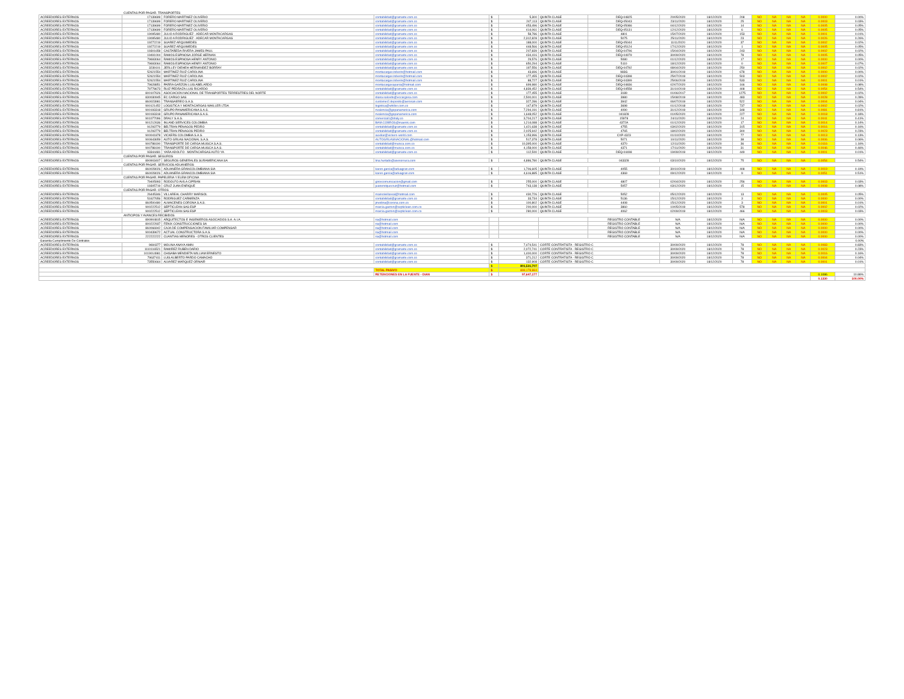| | CUENTAS POR PAGAR. TRANSPORTES | | | | | | | | | | | | | | | |
| ACREEDORES EXTERNOS | 17139699 | FORERO MARTINEZ OLIVERIO | contabilidad@gramarte.com.co | $ | 5,300 | QUINTA CLASE | DEQ-04825 | 20/05/2020 | 18/12/2020 | 208 | NO | NA | NA | NA | 0.0000 | 0.00% |
| ACREEDORES EXTERNOS | 17139699 | FORERO MARTINEZ OLIVERIO | contabilidad@gramarte.com.co | $ | 247,113 | QUINTA CLASE | DEQ-05043 | 23/11/2020 | 18/12/2020 | 25 | NO | NA | NA | NA | 0.0003 | 0.03% |
| ACREEDORES EXTERNOS | 17139699 | FORERO MARTINEZ OLIVERIO | contabilidad@gramarte.com.co | $ | 453,496 | QUINTA CLASE | DEQ-05086 | 04/12/2020 | 18/12/2020 | 14 | NO | NA | NA | NA | 0.0005 | 0.05% |
| ACREEDORES EXTERNOS | 17139699 | FORERO MARTINEZ OLIVERIO | contabilidad@gramarte.com.co | $ | 414,061 | QUINTA CLASE | DEQ-05131 | 12/12/2020 | 18/12/2020 | 6 | NO | NA | NA | NA | 0.0005 | 0.05% |
| ACREEDORES EXTERNOS | 19095480 | JULIO A RODRIGUEZ - ADECAR MONTACARGAS | contabilidad@gramarte.com.co | $ | 58,786 | QUINTA CLASE | 4801 | 15/07/2020 | 18/12/2020 | 153 | NO | NA | NA | NA | 0.0001 | 0.01% |
| ACREEDORES EXTERNOS | 19095480 | JULIO A RODRIGUEZ - ADECAR MONTACARGAS | contabilidad@gramarte.com.co | $ | 2,312,828 | QUINTA CLASE | 5075 | 25/11/2020 | 18/12/2020 | 23 | NO | NA | NA | NA | 0.0026 | 0.26% |
| ACREEDORES EXTERNOS | 19272219 | SUAREZ ARQUIMEDES | contabilidad@gramarte.com.co | $ | 188,000 | QUINTA CLASE | DEQ-05044 | 11/11/2020 | 18/12/2020 | 37 | NO | NA | NA | NA | 0.0002 | 0.02% |
| ACREEDORES EXTERNOS | 19272219 | SUAREZ ARQUIMEDES | contabilidad@gramarte.com.co | $ | 448,566 | QUINTA CLASE | DEQ-05124 | 17/12/2020 | 18/12/2020 | 1 | NO | NA | NA | NA | 0.0005 | 0.05% |
| ACREEDORES EXTERNOS | 19301658 | CASTAÑEDA RIVERA JAMES PAUL | contabilidad@gramarte.com.co | $ | 207,839 | QUINTA CLASE | DEQ-04796 | 15/04/2020 | 18/12/2020 | 243 | NO | NA | NA | NA | 0.0002 | 0.02% |
| ACREEDORES EXTERNOS | 19491004 | RAMOS ESPINOSA JORGE HERNAN | contabilidad@gramarte.com.co | $ | 434,416 | QUINTA CLASE | DEQ-04979 | 30/09/2020 | 18/12/2020 | 78 | NO | NA | NA | NA | 0.0005 | 0.05% |
| ACREEDORES EXTERNOS | 79693064 | RAMOS ESPINOSA HENRY ANTONIO | contabilidad@gramarte.com.co | $ | 29,576 | QUINTA CLASE | 5080 | 01/12/2020 | 18/12/2020 | 17 | NO | NA | NA | NA | 0.0000 | 0.00% |
| ACREEDORES EXTERNOS | 79693064 | RAMOS ESPINOSA HENRY ANTONIO | contabilidad@gramarte.com.co | $ | 650,294 | QUINTA CLASE | 5110 | 18/12/2020 | 18/12/2020 | 0 | NO | NA | NA | NA | 0.0007 | 0.07% |
| ACREEDORES EXTERNOS | 3239101 | JERLLEY DIEHEH HERNANDEZ BORRAY | contabilidad@gramarte.com.co | $ | 197,556 | QUINTA CLASE | DEQ-04792 | 08/04/2020 | 18/12/2020 | 250 | NO | NA | NA | NA | 0.0002 | 0.02% |
| ACREEDORES EXTERNOS | 52621554 | MARTINEZ RUIZ CAROLINA | montacargas.toberin@hotmail.com | $ | 43,696 | QUINTA CLASE | 983G | 30/01/2019 | 18/12/2020 | 678 | NO | NA | NA | NA | 0.0000 | 0.00% |
| ACREEDORES EXTERNOS | 52621554 | MARTINEZ RUIZ CAROLINA | montacargas.toberin@hotmail.com | $ | 177,455 | QUINTA CLASE | DEQ-04398 | 25/07/2019 | 18/12/2020 | 503 | NO | NA | NA | NA | 0.0002 | 0.02% |
| ACREEDORES EXTERNOS | 52621554 | MARTINEZ RUIZ CAROLINA | montacargas.toberin@hotmail.com | $ | 88,727 | QUINTA CLASE | DEQ-04399 | 25/06/2019 | 18/12/2020 | 533 | NO | NA | NA | NA | 0.0001 | 0.01% |
| ACREEDORES EXTERNOS | 79628851 | PARRA GARZON LUIS ABELARDO | montacargasaparra@hotmail.com | $ | 699,980 | QUINTA CLASE | DEQ-04836 | 02/07/2020 | 18/12/2020 | 166 | NO | NA | NA | NA | 0.0008 | 0.08% |
| ACREEDORES EXTERNOS | 79778673 | RUIZ PEDRAZA LUIS RICARDO | contabilidad@gramarte.com.co | $ | 4,839,452 | QUINTA CLASE | DEQ-04558 | 31/10/2019 | 18/12/2020 | 408 | NO | NA | NA | NA | 0.0054 | 0.54% |
| ACREEDORES EXTERNOS | 800107626 | ASOCIACION NACIONAL DE TRANSPORTES TERRESTRES DEL NORTE | contabilidad@gramarte.com.co | $ | 177,455 | QUINTA CLASE | 3189 | 01/06/2017 | 18/12/2020 | 1275 | NO | NA | NA | NA | 0.0002 | 0.02% |
| ACREEDORES EXTERNOS | 830030945 | EC CARGO SAS | diana.salcedo@eccargosa.com | $ | 2,500,001 | QUINTA CLASE | 3980 | 15/08/2019 | 18/12/2020 | 483 | NO | NA | NA | NA | 0.0028 | 0.28% |
| ACREEDORES EXTERNOS | 860023981 | TRANSAEREO S.A.S. | customer2.deposito@aerosan.com | $ | 327,286 | QUINTA CLASE | 3942 | 06/07/2019 | 18/12/2020 | 522 | NO | NA | NA | NA | 0.0004 | 0.04% |
| ACREEDORES EXTERNOS | 900121452 | LOGISTICA Y MONTACARGAS WHILLER LTDA | logistica@whiller.com.co | $ | 147,879 | QUINTA CLASE | 3698 | 01/12/2018 | 18/12/2020 | 737 | NO | NA | NA | NA | 0.0002 | 0.02% |
| ACREEDORES EXTERNOS | 900193318 | GRUPO PANAMERICANA S.A.S. | nvalencia@gopanamerica.com | $ | 7,294,191 | QUINTA CLASE | 4090 | 31/12/2019 | 18/12/2020 | 348 | NO | NA | NA | NA | 0.0081 | 0.81% |
| ACREEDORES EXTERNOS | 900193318 | GRUPO PANAMERICANA S.A.S. | nvalencia@gopanamerica.com | $ | 1,648,052 | QUINTA CLASE | 041828 | 01/05/2020 | 18/12/2020 | 227 | NO | NA | NA | NA | 0.0018 | 0.18% |
| ACREEDORES EXTERNOS | 901077096 | DRALY S.A.S. | comercial1@draly.co | $ | 3,704,217 | QUINTA CLASE | 15978 | 24/11/2020 | 18/12/2020 | 24 | NO | NA | NA | NA | 0.0041 | 0.41% |
| ACREEDORES EXTERNOS | 901212636 | INLAND SERVICES COLOMBIA | BAM.COBROS@maersk.com | $ | 1,214,088 | QUINTA CLASE | 4372A | 01/12/2020 | 18/12/2020 | 17 | NO | NA | NA | NA | 0.0014 | 0.14% |
| ACREEDORES EXTERNOS | 91293779 | BELTRAN PENAGOS PEDRO | contabilidad@gramarte.com.co | $ | 1,421,638 | QUINTA CLASE | 4755 | 03/02/2020 | 18/12/2020 | 315 | NO | NA | NA | NA | 0.0016 | 0.16% |
| ACREEDORES EXTERNOS | 91293779 | BELTRAN PENAGOS PEDRO | contabilidad@gramarte.com.co | $ | 2,025,942 | QUINTA CLASE | 4765 | 18/02/2020 | 18/12/2020 | 300 | NO | NA | NA | NA | 0.0023 | 0.23% |
| ACREEDORES EXTERNOS | 900041878 | VICKERS COLOMBIA S.A.S. | auxiliar@vickers-world.com | $ | 1,153,996 | QUINTA CLASE | CXP-4323 | 01/10/2020 | 18/12/2020 | 77 | NO | NA | NA | NA | 0.0013 | 0.13% |
| ACREEDORES EXTERNOS | 900643659 | AUTO GRUAS NACIONAL S.A.S. | AUTOGRUASNACIONAL@hotmail.com | $ | 517,378 | QUINTA CLASE | 5071 | 10/11/2020 | 18/12/2020 | 38 | NO | NA | NA | NA | 0.0006 | 0.06% |
| ACREEDORES EXTERNOS | 900788190 | TRANSPORTE DE CARGA MUISCA S.A.S. | contabilidad@muisca.com.co | $ | 10,395,000 | QUINTA CLASE | 4370 | 12/11/2020 | 18/12/2020 | 36 | NO | NA | NA | NA | 0.0116 | 1.16% |
| ACREEDORES EXTERNOS | 900788190 | TRANSPORTE DE CARGA MUISCA S.A.S. | contabilidad@muisca.com.co | $ | 4,158,000 | QUINTA CLASE | 4371 | 17/11/2020 | 18/12/2020 | 31 | NO | NA | NA | NA | 0.0046 | 0.46% |
| ACREEDORES EXTERNOS | 93344481 | YARA ADOLFO - MONTACARGAS AUTO YA | contabilidad@gramarte.com.co | $ | 112,500 | QUINTA CLASE | DEQ-04498 | 19/09/2019 | 18/12/2020 | 449 | NO | NA | NA | NA | 0.0001 | 0.01% |
| | CUENTAS POR PAGAR. SEGUROS | | | | | | | | | | | | | | | |
| ACREEDORES EXTERNOS | 890903407 | SEGUROS GENERALES SURAMERICANA SA | lina.hurtado@asesorsura.com | $ | 4,886,780 | QUINTA CLASE | 043328 | 03/10/2020 | 18/12/2020 | 75 | NO | NA | NA | NA | 0.0054 | 0.54% |
| | CUENTAS POR PAGAR. SERVICIOS ADUANEROS | | | | | | | | | | | | | | | |
| ACREEDORES EXTERNOS | 860028026 | ADUANERA GRANCOLOMBIANA SIA | karen.garcia@aduagran.com | $ | 1,706,605 | QUINTA CLASE | 4055 | 30/10/2019 | 18/12/2020 | 408 | NO | NA | NA | NA | 0.0019 | 0.19% |
| ACREEDORES EXTERNOS | 860028026 | ADUANERA GRANCOLOMBIANA SIA | karen.garcia@aduagran.com | $ | 4,616,885 | QUINTA CLASE | 4369 | 09/12/2020 | 18/12/2020 | 9 | NO | NA | NA | NA | 0.0051 | 0.51% |
| | CUENTAS POR PAGAR. PAPELERIA Y ELEM OFICINA | | | | | | | | | | | | | | | |
| ACREEDORES EXTERNOS | 79405993 | RODOLFO AVILA CIPRIAN | giroscomunicacion@gmail.com | $ | 255,000 | QUINTA CLASE | 4807 | 02/04/2020 | 18/12/2020 | 256 | NO | NA | NA | NA | 0.0003 | 0.03% |
| ACREEDORES EXTERNOS | 19305719 | CRUZ JUAN ENRIQUE | juanenriquecruz@hotmail.com | $ | 743,138 | QUINTA CLASE | 5057 | 03/12/2020 | 18/12/2020 | 15 | NO | NA | NA | NA | 0.0008 | 0.08% |
| | CUENTAS POR PAGAR. OTROS | | | | | | | | | | | | | | | |
| ACREEDORES EXTERNOS | 26445346 | VILLAREAL CHARRY MARISOL | marisolvillareal@hotmail.com | $ | 430,726 | QUINTA CLASE | 5052 | 05/12/2020 | 18/12/2020 | 13 | NO | NA | NA | NA | 0.0005 | 0.05% |
| ACREEDORES EXTERNOS | 51627656 | RODRIGUEZ CARMENZA | contabilidad@gramarte.com.co | $ | 33,734 | QUINTA CLASE | 5136 | 15/12/2020 | 18/12/2020 | 3 | NO | NA | NA | NA | 0.0000 | 0.00% |
| ACREEDORES EXTERNOS | 860500480 | ALMACENES CORONA S.A.S. | jmedina@corona.com.co | $ | 100,802 | QUINTA CLASE | 4408 | 15/12/2020 | 18/12/2020 | 3 | NO | NA | NA | NA | 0.0001 | 0.01% |
| ACREEDORES EXTERNOS | 900222512 | SEPTICLEAN SAS ESP | marcia.garzon@septiclean.com.co | $ | 200,000 | QUINTA CLASE | 3860 | 10/05/2019 | 18/12/2020 | 578 | NO | NA | NA | NA | 0.0002 | 0.02% |
| ACREEDORES EXTERNOS | 900222512 | SEPTICLEAN SAS ESP | marcia.garzon@septiclean.com.co | $ | 280,000 | QUINTA CLASE | 4062 | 02/09/2019 | 18/12/2020 | 466 | NO | NA | NA | NA | 0.0003 | 0.03% |
| | ANTICIPOS Y AVANCES RECIBIDOS | | | | | | | | | | | | | | | |
| ACREEDORES EXTERNOS | 890904815 | ARQUITECTOS E INGENIEROS ASOCIADOS S.A. A.I.A. | na@hotmail.com | | | | REGISTRO CONTABLE | N/A | 18/12/2020 | N/A | NO | NA | NA | NA | 0.0000 | 0.00% |
| ACREEDORES EXTERNOS | 800222937 | FENIX CONSTRUCCIONES SA | na@hotmail.com | | | | REGISTRO CONTABLE | N/A | 18/12/2020 | N/A | NO | NA | NA | NA | 0.0000 | 0.00% |
| ACREEDORES EXTERNOS | 860066942 | CAJA DE COMPENSACION FAMILIAR COMPENSAR | na@hotmail.com | | | | REGISTRO CONTABLE | N/A | 18/12/2020 | N/A | NO | NA | NA | NA | 0.0000 | 0.00% |
| ACREEDORES EXTERNOS | 900439672 | ACTUAL CONSTRUCTORA S.A.S. | na@hotmail.com | | | | REGISTRO CONTABLE | N/A | 18/12/2020 | N/A | NO | NA | NA | NA | 0.0000 | 0.00% |
| ACREEDORES EXTERNOS | 222222222 | CUANTIAS MENORES - OTROS CLIENTES | na@hotmail.com | | | | REGISTRO CONTABLE | N/A | 18/12/2020 | N/A | NO | NA | NA | NA | 0.0000 | 0.00% |
| Garantia Cumplimiento De Contratos | | | | | | | | | | | | | | | | 0.00% |
| ACREEDORES EXTERNOS | 9694377 | MOLINA ANAYA AMIN | contabilidad@gramarte.com.co | $ | 7,474,541 | CORTE CONTRATISTA - REGISTRO C | | 30/09/2020 | 18/12/2020 | 78 | NO | NA | NA | NA | 0.0083 | 0.83% |
| ACREEDORES EXTERNOS | 1110116521 | RAMIREZ RUBEN DARIO | contabilidad@gramarte.com.co | $ | 2,072,741 | CORTE CONTRATISTA - REGISTRO C | | 30/09/2020 | 18/12/2020 | 78 | NO | NA | NA | NA | 0.0023 | 0.23% |
| ACREEDORES EXTERNOS | 1019014981 | CHISABA MENDIETA WILLIAM ERNESTO | contabilidad@gramarte.com.co | $ | 1,400,000 | CORTE CONTRATISTA - REGISTRO C | | 30/09/2020 | 18/12/2020 | 78 | NO | NA | NA | NA | 0.0016 | 0.16% |
| ACREEDORES EXTERNOS | 79637411 | LUIS ALBERTO PARDO CAMACHO | contabilidad@gramarte.com.co | $ | 371,212 | CORTE CONTRATISTA - REGISTRO C | | 30/09/2020 | 18/12/2020 | 78 | NO | NA | NA | NA | 0.0004 | 0.04% |
| ACREEDORES EXTERNOS | 73550664 | ALVAREZ MARQUEZ ORNAIR | contabilidad@gramarte.com.co | $ | 132,908 | CORTE CONTRATISTA - REGISTRO C | | 30/09/2020 | 18/12/2020 | 78 | NO | NA | NA | NA | 0.0001 | 0.01% |
| | | | | $ | 801,531,707 | | | | | | | | | | | |
| | | | TOTAL PASIVO | $ | 899,178,884 | | | | | | | | | | | |
| | | | RETENCIONES EN LA FUENTE - DIAN | $ | 97,647,177 | | | | | | | | | | 0.1086 | 10.86% |
| | | | | | | | | | | | | | | | 0.1330 | 100.00% |